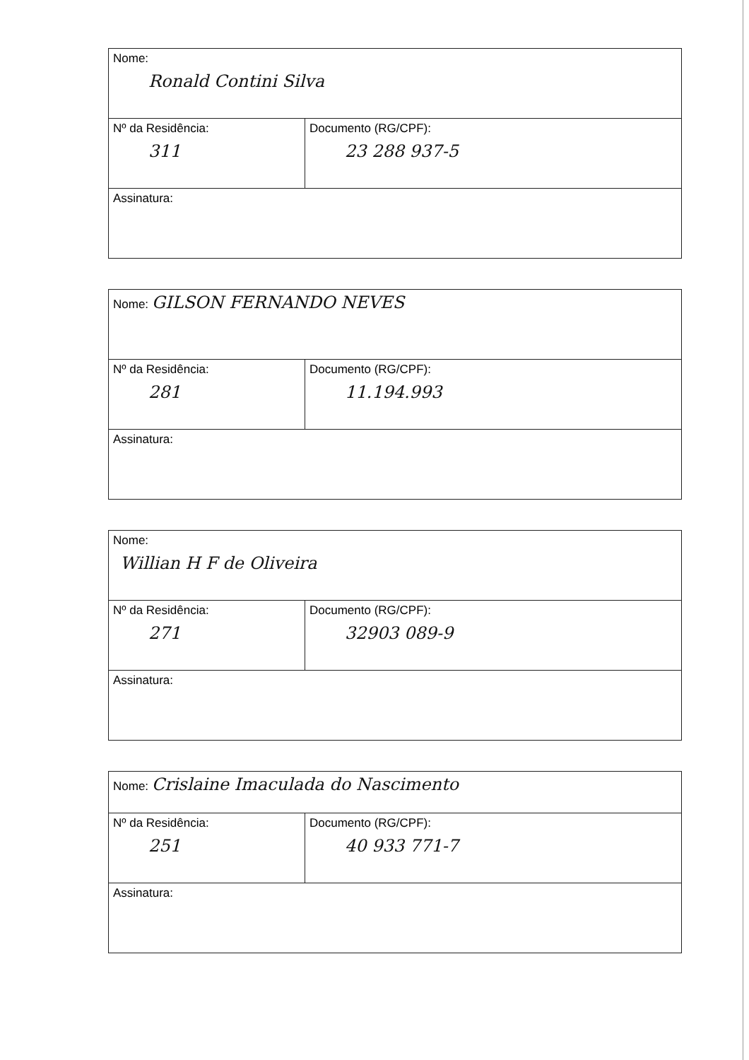| Nome: Ronald Contini Silva | |
| Nº da Residência: 311 | Documento (RG/CPF): 23 288 937-5 |
| Assinatura: | |
| Nome: GILSON FERNANDO NEVES | |
| Nº da Residência: 281 | Documento (RG/CPF): 11.194.993 |
| Assinatura: | |
| Nome: Willian H F de Oliveira | |
| Nº da Residência: 271 | Documento (RG/CPF): 32903 089-9 |
| Assinatura: | |
| Nome: Crislaine Imaculada do Nascimento | |
| Nº da Residência: 251 | Documento (RG/CPF): 40 933 771-7 |
| Assinatura: | |